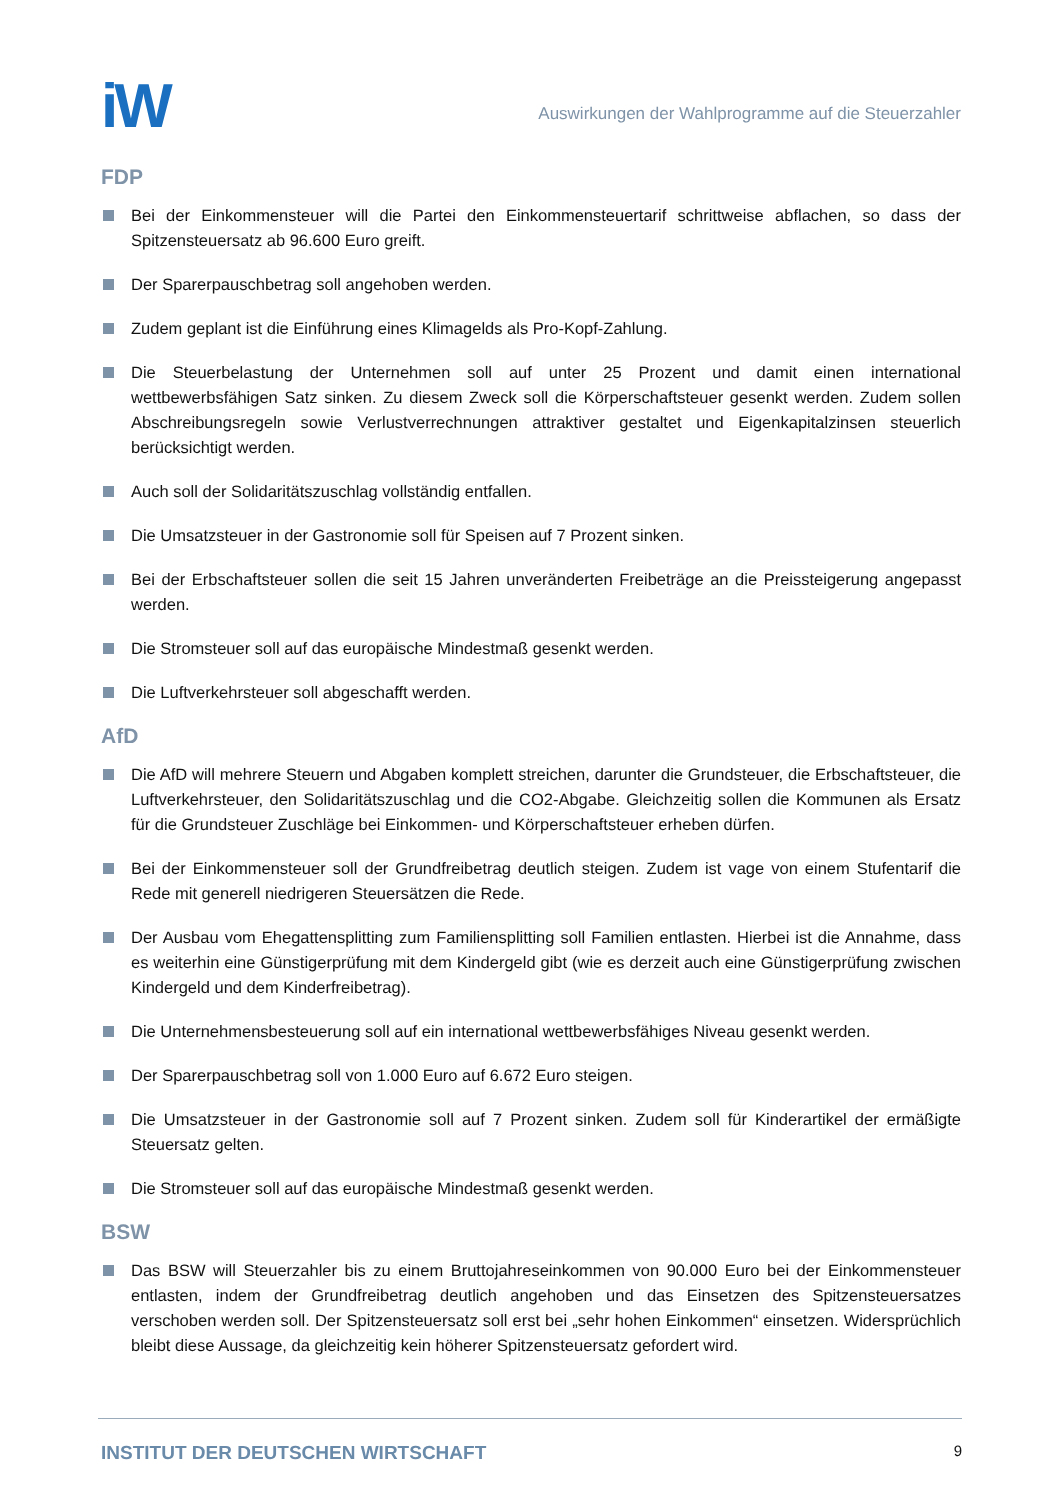iW
Auswirkungen der Wahlprogramme auf die Steuerzahler
FDP
Bei der Einkommensteuer will die Partei den Einkommensteuertarif schrittweise abflachen, so dass der Spitzensteuersatz ab 96.600 Euro greift.
Der Sparerpauschbetrag soll angehoben werden.
Zudem geplant ist die Einführung eines Klimagelds als Pro-Kopf-Zahlung.
Die Steuerbelastung der Unternehmen soll auf unter 25 Prozent und damit einen international wettbewerbsfähigen Satz sinken. Zu diesem Zweck soll die Körperschaftsteuer gesenkt werden. Zudem sollen Abschreibungsregeln sowie Verlustverrechnungen attraktiver gestaltet und Eigenkapitalzinsen steuerlich berücksichtigt werden.
Auch soll der Solidaritätszuschlag vollständig entfallen.
Die Umsatzsteuer in der Gastronomie soll für Speisen auf 7 Prozent sinken.
Bei der Erbschaftsteuer sollen die seit 15 Jahren unveränderten Freibeträge an die Preissteigerung angepasst werden.
Die Stromsteuer soll auf das europäische Mindestmaß gesenkt werden.
Die Luftverkehrsteuer soll abgeschafft werden.
AfD
Die AfD will mehrere Steuern und Abgaben komplett streichen, darunter die Grundsteuer, die Erbschaftsteuer, die Luftverkehrsteuer, den Solidaritätszuschlag und die CO2-Abgabe. Gleichzeitig sollen die Kommunen als Ersatz für die Grundsteuer Zuschläge bei Einkommen- und Körperschaftsteuer erheben dürfen.
Bei der Einkommensteuer soll der Grundfreibetrag deutlich steigen. Zudem ist vage von einem Stufentarif die Rede mit generell niedrigeren Steuersätzen die Rede.
Der Ausbau vom Ehegattensplitting zum Familiensplitting soll Familien entlasten. Hierbei ist die Annahme, dass es weiterhin eine Günstigerprüfung mit dem Kindergeld gibt (wie es derzeit auch eine Günstigerprüfung zwischen Kindergeld und dem Kinderfreibetrag).
Die Unternehmensbesteuerung soll auf ein international wettbewerbsfähiges Niveau gesenkt werden.
Der Sparerpauschbetrag soll von 1.000 Euro auf 6.672 Euro steigen.
Die Umsatzsteuer in der Gastronomie soll auf 7 Prozent sinken. Zudem soll für Kinderartikel der ermäßigte Steuersatz gelten.
Die Stromsteuer soll auf das europäische Mindestmaß gesenkt werden.
BSW
Das BSW will Steuerzahler bis zu einem Bruttojahreseinkommen von 90.000 Euro bei der Einkommensteuer entlasten, indem der Grundfreibetrag deutlich angehoben und das Einsetzen des Spitzensteuersatzes verschoben werden soll. Der Spitzensteuersatz soll erst bei „sehr hohen Einkommen“ einsetzen. Widersprüchlich bleibt diese Aussage, da gleichzeitig kein höherer Spitzensteuersatz gefordert wird.
INSTITUT DER DEUTSCHEN WIRTSCHAFT
9